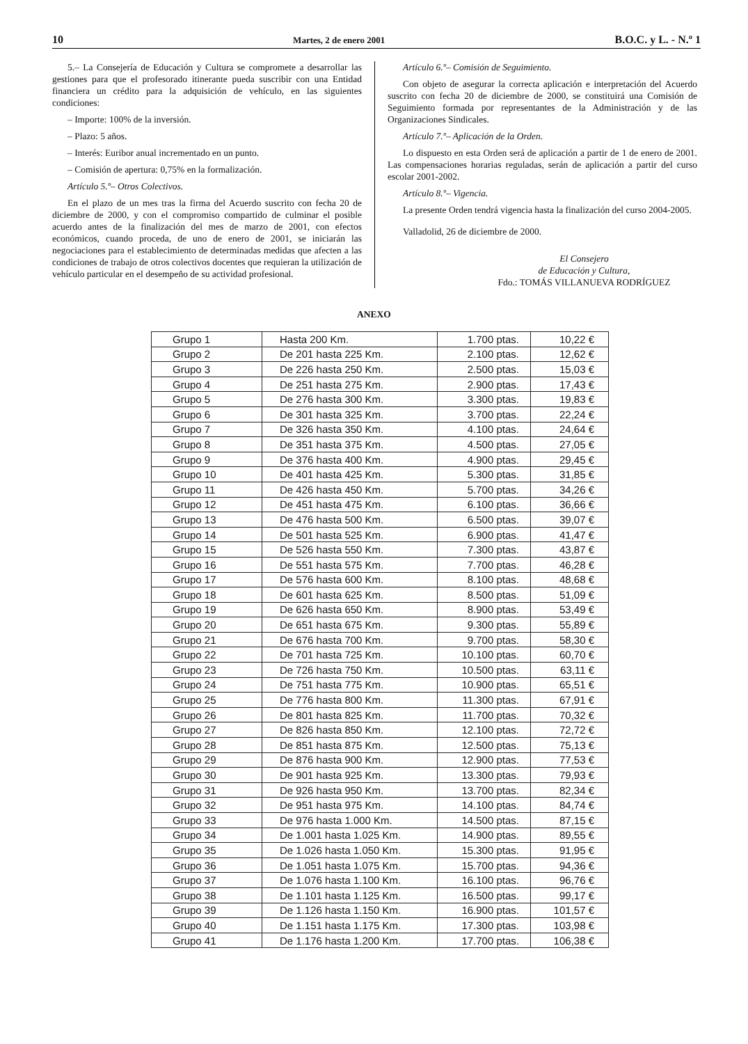10 Martes, 2 de enero 2001 B.O.C. y L. - N.º 1
5.– La Consejería de Educación y Cultura se compromete a desarrollar las gestiones para que el profesorado itinerante pueda suscribir con una Entidad financiera un crédito para la adquisición de vehículo, en las siguientes condiciones:
– Importe: 100% de la inversión.
– Plazo: 5 años.
– Interés: Euribor anual incrementado en un punto.
– Comisión de apertura: 0,75% en la formalización.
Artículo 5.º– Otros Colectivos.
En el plazo de un mes tras la firma del Acuerdo suscrito con fecha 20 de diciembre de 2000, y con el compromiso compartido de culminar el posible acuerdo antes de la finalización del mes de marzo de 2001, con efectos económicos, cuando proceda, de uno de enero de 2001, se iniciarán las negociaciones para el establecimiento de determinadas medidas que afecten a las condiciones de trabajo de otros colectivos docentes que requieran la utilización de vehículo particular en el desempeño de su actividad profesional.
Artículo 6.º– Comisión de Seguimiento.
Con objeto de asegurar la correcta aplicación e interpretación del Acuerdo suscrito con fecha 20 de diciembre de 2000, se constituirá una Comisión de Seguimiento formada por representantes de la Administración y de las Organizaciones Sindicales.
Artículo 7.º– Aplicación de la Orden.
Lo dispuesto en esta Orden será de aplicación a partir de 1 de enero de 2001. Las compensaciones horarias reguladas, serán de aplicación a partir del curso escolar 2001-2002.
Artículo 8.º– Vigencia.
La presente Orden tendrá vigencia hasta la finalización del curso 2004-2005.
Valladolid, 26 de diciembre de 2000.
El Consejero
de Educación y Cultura,
Fdo.: TOMÁS VILLANUEVA RODRÍGUEZ
ANEXO
| Grupo 1 | Hasta 200 Km. | 1.700 ptas. | 10,22 € |
| Grupo 2 | De 201 hasta 225 Km. | 2.100 ptas. | 12,62 € |
| Grupo 3 | De 226 hasta 250 Km. | 2.500 ptas. | 15,03 € |
| Grupo 4 | De 251 hasta 275 Km. | 2.900 ptas. | 17,43 € |
| Grupo 5 | De 276 hasta 300 Km. | 3.300 ptas. | 19,83 € |
| Grupo 6 | De 301 hasta 325 Km. | 3.700 ptas. | 22,24 € |
| Grupo 7 | De 326 hasta 350 Km. | 4.100 ptas. | 24,64 € |
| Grupo 8 | De 351 hasta 375 Km. | 4.500 ptas. | 27,05 € |
| Grupo 9 | De 376 hasta 400 Km. | 4.900 ptas. | 29,45 € |
| Grupo 10 | De 401 hasta 425 Km. | 5.300 ptas. | 31,85 € |
| Grupo 11 | De 426 hasta 450 Km. | 5.700 ptas. | 34,26 € |
| Grupo 12 | De 451 hasta 475 Km. | 6.100 ptas. | 36,66 € |
| Grupo 13 | De 476 hasta 500 Km. | 6.500 ptas. | 39,07 € |
| Grupo 14 | De 501 hasta 525 Km. | 6.900 ptas. | 41,47 € |
| Grupo 15 | De 526 hasta 550 Km. | 7.300 ptas. | 43,87 € |
| Grupo 16 | De 551 hasta 575 Km. | 7.700 ptas. | 46,28 € |
| Grupo 17 | De 576 hasta 600 Km. | 8.100 ptas. | 48,68 € |
| Grupo 18 | De 601 hasta 625 Km. | 8.500 ptas. | 51,09 € |
| Grupo 19 | De 626 hasta 650 Km. | 8.900 ptas. | 53,49 € |
| Grupo 20 | De 651 hasta 675 Km. | 9.300 ptas. | 55,89 € |
| Grupo 21 | De 676 hasta 700 Km. | 9.700 ptas. | 58,30 € |
| Grupo 22 | De 701 hasta 725 Km. | 10.100 ptas. | 60,70 € |
| Grupo 23 | De 726 hasta 750 Km. | 10.500 ptas. | 63,11 € |
| Grupo 24 | De 751 hasta 775 Km. | 10.900 ptas. | 65,51 € |
| Grupo 25 | De 776 hasta 800 Km. | 11.300 ptas. | 67,91 € |
| Grupo 26 | De 801 hasta 825 Km. | 11.700 ptas. | 70,32 € |
| Grupo 27 | De 826 hasta 850 Km. | 12.100 ptas. | 72,72 € |
| Grupo 28 | De 851 hasta 875 Km. | 12.500 ptas. | 75,13 € |
| Grupo 29 | De 876 hasta 900 Km. | 12.900 ptas. | 77,53 € |
| Grupo 30 | De 901 hasta 925 Km. | 13.300 ptas. | 79,93 € |
| Grupo 31 | De 926 hasta 950 Km. | 13.700 ptas. | 82,34 € |
| Grupo 32 | De 951 hasta 975 Km. | 14.100 ptas. | 84,74 € |
| Grupo 33 | De 976 hasta 1.000 Km. | 14.500 ptas. | 87,15 € |
| Grupo 34 | De 1.001 hasta 1.025 Km. | 14.900 ptas. | 89,55 € |
| Grupo 35 | De 1.026 hasta 1.050 Km. | 15.300 ptas. | 91,95 € |
| Grupo 36 | De 1.051 hasta 1.075 Km. | 15.700 ptas. | 94,36 € |
| Grupo 37 | De 1.076 hasta 1.100 Km. | 16.100 ptas. | 96,76 € |
| Grupo 38 | De 1.101 hasta 1.125 Km. | 16.500 ptas. | 99,17 € |
| Grupo 39 | De 1.126 hasta 1.150 Km. | 16.900 ptas. | 101,57 € |
| Grupo 40 | De 1.151 hasta 1.175 Km. | 17.300 ptas. | 103,98 € |
| Grupo 41 | De 1.176 hasta 1.200 Km. | 17.700 ptas. | 106,38 € |